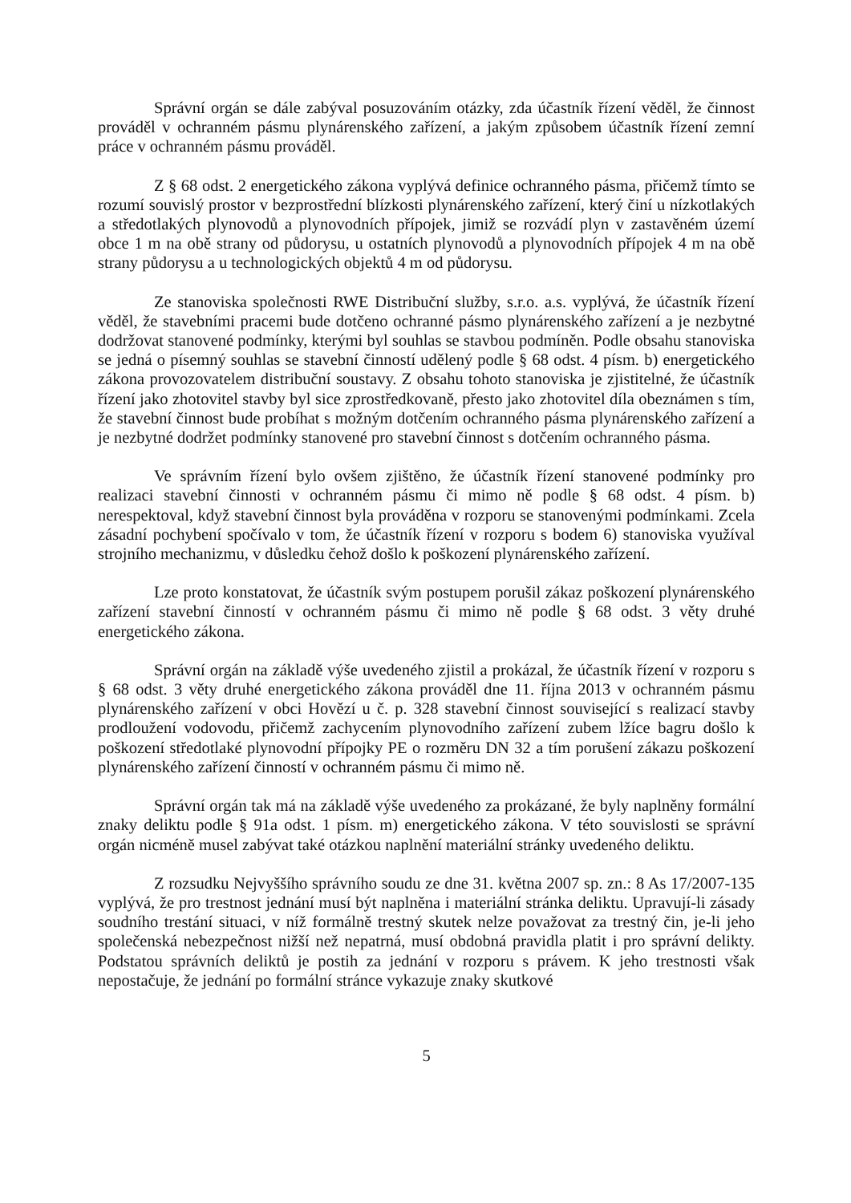Správní orgán se dále zabýval posuzováním otázky, zda účastník řízení věděl, že činnost prováděl v ochranném pásmu plynárenského zařízení, a jakým způsobem účastník řízení zemní práce v ochranném pásmu prováděl.
Z § 68 odst. 2 energetického zákona vyplývá definice ochranného pásma, přičemž tímto se rozumí souvislý prostor v bezprostřední blízkosti plynárenského zařízení, který činí u nízkotlakých a středotlakých plynovodů a plynovodních přípojek, jimiž se rozvádí plyn v zastavěném území obce 1 m na obě strany od půdorysu, u ostatních plynovodů a plynovodních přípojek 4 m na obě strany půdorysu a u technologických objektů 4 m od půdorysu.
Ze stanoviska společnosti RWE Distribuční služby, s.r.o. a.s. vyplývá, že účastník řízení věděl, že stavebními pracemi bude dotčeno ochranné pásmo plynárenského zařízení a je nezbytné dodržovat stanovené podmínky, kterými byl souhlas se stavbou podmíněn. Podle obsahu stanoviska se jedná o písemný souhlas se stavební činností udělený podle § 68 odst. 4 písm. b) energetického zákona provozovatelem distribuční soustavy. Z obsahu tohoto stanoviska je zjistitelné, že účastník řízení jako zhotovitel stavby byl sice zprostředkovaně, přesto jako zhotovitel díla obeznámen s tím, že stavební činnost bude probíhat s možným dotčením ochranného pásma plynárenského zařízení a je nezbytné dodržet podmínky stanovené pro stavební činnost s dotčením ochranného pásma.
Ve správním řízení bylo ovšem zjištěno, že účastník řízení stanovené podmínky pro realizaci stavební činnosti v ochranném pásmu či mimo ně podle § 68 odst. 4 písm. b) nerespektoval, když stavební činnost byla prováděna v rozporu se stanovenými podmínkami. Zcela zásadní pochybení spočívalo v tom, že účastník řízení v rozporu s bodem 6) stanoviska využíval strojního mechanizmu, v důsledku čehož došlo k poškození plynárenského zařízení.
Lze proto konstatovat, že účastník svým postupem porušil zákaz poškození plynárenského zařízení stavební činností v ochranném pásmu či mimo ně podle § 68 odst. 3 věty druhé energetického zákona.
Správní orgán na základě výše uvedeného zjistil a prokázal, že účastník řízení v rozporu s § 68 odst. 3 věty druhé energetického zákona prováděl dne 11. října 2013 v ochranném pásmu plynárenského zařízení v obci Hovězí u č. p. 328 stavební činnost související s realizací stavby prodloužení vodovodu, přičemž zachycením plynovodního zařízení zubem lžíce bagru došlo k poškození středotlaké plynovodní přípojky PE o rozměru DN 32 a tím porušení zákazu poškození plynárenského zařízení činností v ochranném pásmu či mimo ně.
Správní orgán tak má na základě výše uvedeného za prokázané, že byly naplněny formální znaky deliktu podle § 91a odst. 1 písm. m) energetického zákona. V této souvislosti se správní orgán nicméně musel zabývat také otázkou naplnění materiální stránky uvedeného deliktu.
Z rozsudku Nejvyššího správního soudu ze dne 31. května 2007 sp. zn.: 8 As 17/2007-135 vyplývá, že pro trestnost jednání musí být naplněna i materiální stránka deliktu. Upravují-li zásady soudního trestání situaci, v níž formálně trestný skutek nelze považovat za trestný čin, je-li jeho společenská nebezpečnost nižší než nepatrná, musí obdobná pravidla platit i pro správní delikty. Podstatou správních deliktů je postih za jednání v rozporu s právem. K jeho trestnosti však nepostačuje, že jednání po formální stránce vykazuje znaky skutkové
5